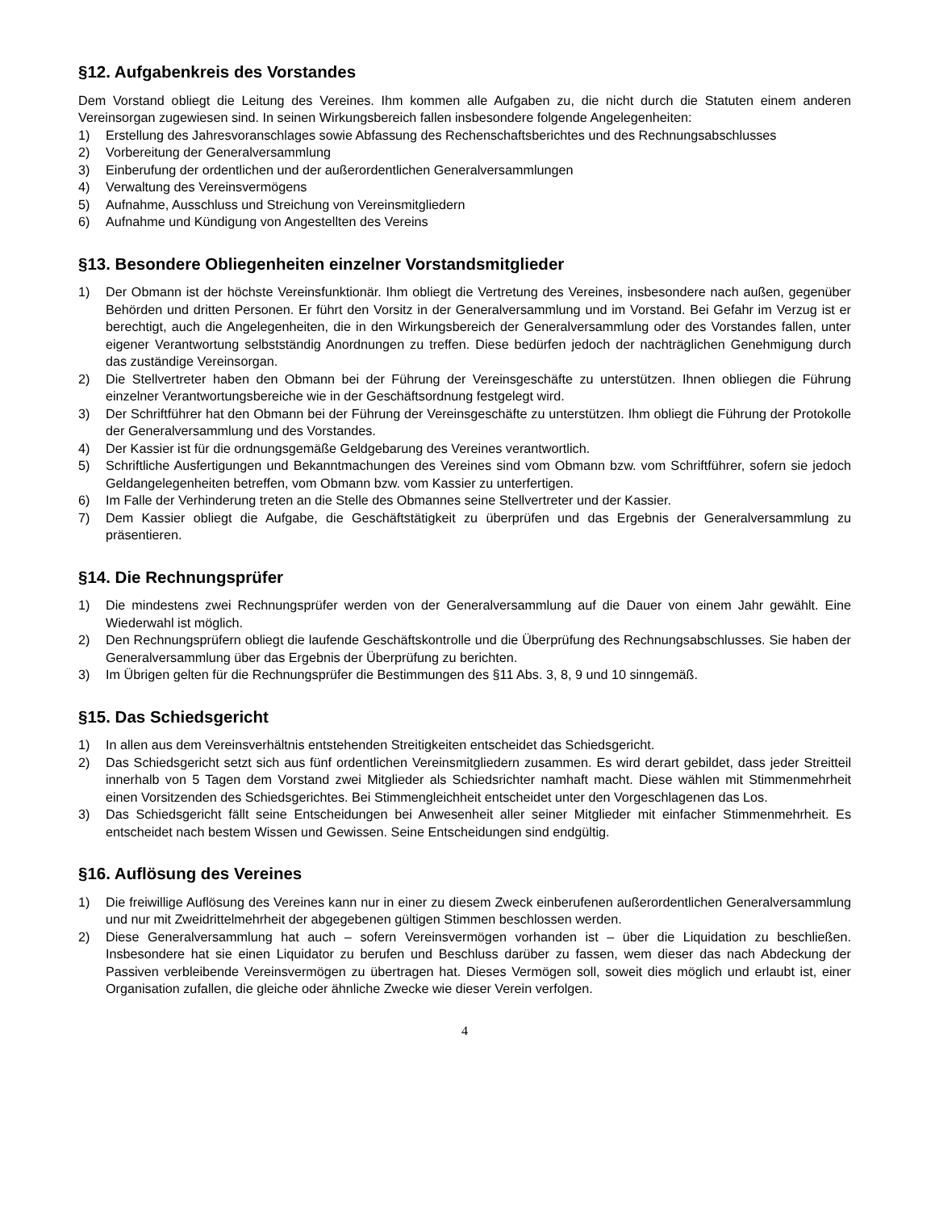§12. Aufgabenkreis des Vorstandes
Dem Vorstand obliegt die Leitung des Vereines. Ihm kommen alle Aufgaben zu, die nicht durch die Statuten einem anderen Vereinsorgan zugewiesen sind. In seinen Wirkungsbereich fallen insbesondere folgende Angelegenheiten:
1) Erstellung des Jahresvoranschlages sowie Abfassung des Rechenschaftsberichtes und des Rechnungsabschlusses
2) Vorbereitung der Generalversammlung
3) Einberufung der ordentlichen und der außerordentlichen Generalversammlungen
4) Verwaltung des Vereinsvermögens
5) Aufnahme, Ausschluss und Streichung von Vereinsmitgliedern
6) Aufnahme und Kündigung von Angestellten des Vereins
§13. Besondere Obliegenheiten einzelner Vorstandsmitglieder
1) Der Obmann ist der höchste Vereinsfunktionär. Ihm obliegt die Vertretung des Vereines, insbesondere nach außen, gegenüber Behörden und dritten Personen. Er führt den Vorsitz in der Generalversammlung und im Vorstand. Bei Gefahr im Verzug ist er berechtigt, auch die Angelegenheiten, die in den Wirkungsbereich der Generalversammlung oder des Vorstandes fallen, unter eigener Verantwortung selbstständig Anordnungen zu treffen. Diese bedürfen jedoch der nachträglichen Genehmigung durch das zuständige Vereinsorgan.
2) Die Stellvertreter haben den Obmann bei der Führung der Vereinsgeschäfte zu unterstützen. Ihnen obliegen die Führung einzelner Verantwortungsbereiche wie in der Geschäftsordnung festgelegt wird.
3) Der Schriftführer hat den Obmann bei der Führung der Vereinsgeschäfte zu unterstützen. Ihm obliegt die Führung der Protokolle der Generalversammlung und des Vorstandes.
4) Der Kassier ist für die ordnungsgemäße Geldgebarung des Vereines verantwortlich.
5) Schriftliche Ausfertigungen und Bekanntmachungen des Vereines sind vom Obmann bzw. vom Schriftführer, sofern sie jedoch Geldangelegenheiten betreffen, vom Obmann bzw. vom Kassier zu unterfertigen.
6) Im Falle der Verhinderung treten an die Stelle des Obmannes seine Stellvertreter und der Kassier.
7) Dem Kassier obliegt die Aufgabe, die Geschäftstätigkeit zu überprüfen und das Ergebnis der Generalversammlung zu präsentieren.
§14. Die Rechnungsprüfer
1) Die mindestens zwei Rechnungsprüfer werden von der Generalversammlung auf die Dauer von einem Jahr gewählt. Eine Wiederwahl ist möglich.
2) Den Rechnungsprüfern obliegt die laufende Geschäftskontrolle und die Überprüfung des Rechnungsabschlusses. Sie haben der Generalversammlung über das Ergebnis der Überprüfung zu berichten.
3) Im Übrigen gelten für die Rechnungsprüfer die Bestimmungen des §11 Abs. 3, 8, 9 und 10 sinngemäß.
§15. Das Schiedsgericht
1) In allen aus dem Vereinsverhältnis entstehenden Streitigkeiten entscheidet das Schiedsgericht.
2) Das Schiedsgericht setzt sich aus fünf ordentlichen Vereinsmitgliedern zusammen. Es wird derart gebildet, dass jeder Streitteil innerhalb von 5 Tagen dem Vorstand zwei Mitglieder als Schiedsrichter namhaft macht. Diese wählen mit Stimmenmehrheit einen Vorsitzenden des Schiedsgerichtes. Bei Stimmengleichheit entscheidet unter den Vorgeschlagenen das Los.
3) Das Schiedsgericht fällt seine Entscheidungen bei Anwesenheit aller seiner Mitglieder mit einfacher Stimmenmehrheit. Es entscheidet nach bestem Wissen und Gewissen. Seine Entscheidungen sind endgültig.
§16. Auflösung des Vereines
1) Die freiwillige Auflösung des Vereines kann nur in einer zu diesem Zweck einberufenen außerordentlichen Generalversammlung und nur mit Zweidrittelmehrheit der abgegebenen gültigen Stimmen beschlossen werden.
2) Diese Generalversammlung hat auch – sofern Vereinsvermögen vorhanden ist – über die Liquidation zu beschließen. Insbesondere hat sie einen Liquidator zu berufen und Beschluss darüber zu fassen, wem dieser das nach Abdeckung der Passiven verbleibende Vereinsvermögen zu übertragen hat. Dieses Vermögen soll, soweit dies möglich und erlaubt ist, einer Organisation zufallen, die gleiche oder ähnliche Zwecke wie dieser Verein verfolgen.
4